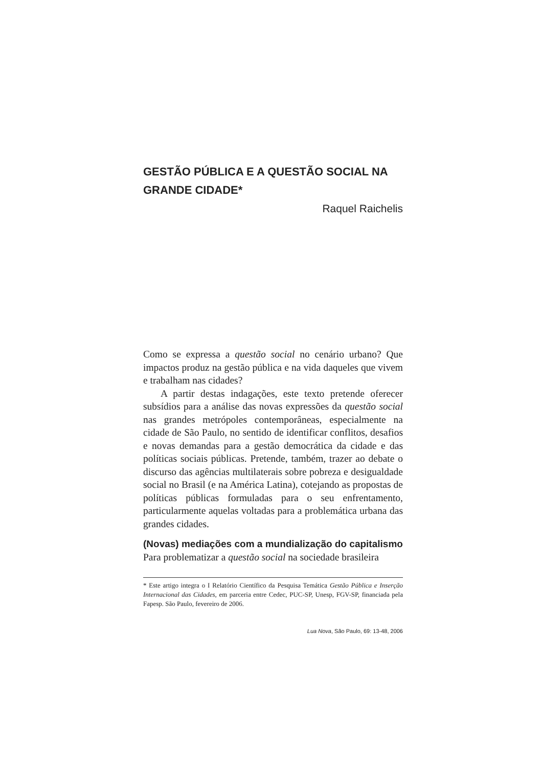GESTÃO PÚBLICA E A QUESTÃO SOCIAL NA GRANDE CIDADE*
Raquel Raichelis
Como se expressa a questão social no cenário urbano? Que impactos produz na gestão pública e na vida daqueles que vivem e trabalham nas cidades?
A partir destas indagações, este texto pretende oferecer subsídios para a análise das novas expressões da questão social nas grandes metrópoles contemporâneas, especialmente na cidade de São Paulo, no sentido de identificar conflitos, desafios e novas demandas para a gestão democrática da cidade e das políticas sociais públicas. Pretende, também, trazer ao debate o discurso das agências multilaterais sobre pobreza e desigualdade social no Brasil (e na América Latina), cotejando as propostas de políticas públicas formuladas para o seu enfrentamento, particularmente aquelas voltadas para a problemática urbana das grandes cidades.
(Novas) mediações com a mundialização do capitalismo
Para problematizar a questão social na sociedade brasileira
* Este artigo integra o I Relatório Científico da Pesquisa Temática Gestão Pública e Inserção Internacional das Cidades, em parceria entre Cedec, PUC-SP, Unesp, FGV-SP, financiada pela Fapesp. São Paulo, fevereiro de 2006.
Lua Nova, São Paulo, 69: 13-48, 2006